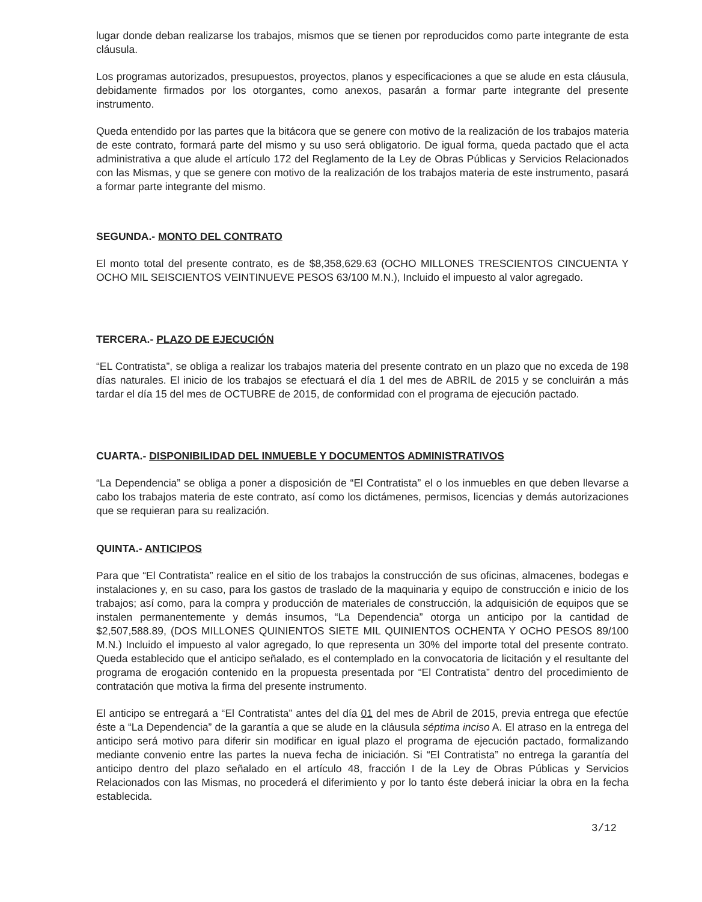lugar donde deban realizarse los trabajos, mismos que se tienen por reproducidos como parte integrante de esta cláusula.
Los programas autorizados, presupuestos, proyectos, planos y especificaciones a que se alude en esta cláusula, debidamente firmados por los otorgantes, como anexos, pasarán a formar parte integrante del presente instrumento.
Queda entendido por las partes que la bitácora que se genere con motivo de la realización de los trabajos materia de este contrato, formará parte del mismo y su uso será obligatorio. De igual forma, queda pactado que el acta administrativa a que alude el artículo 172 del Reglamento de la Ley de Obras Públicas y Servicios Relacionados con las Mismas, y que se genere con motivo de la realización de los trabajos materia de este instrumento, pasará a formar parte integrante del mismo.
SEGUNDA.- MONTO DEL CONTRATO
El monto total del presente contrato, es de $8,358,629.63 (OCHO MILLONES TRESCIENTOS CINCUENTA Y OCHO MIL SEISCIENTOS VEINTINUEVE PESOS 63/100 M.N.), Incluido el impuesto al valor agregado.
TERCERA.- PLAZO DE EJECUCIÓN
“EL Contratista”, se obliga a realizar los trabajos materia del presente contrato en un plazo que no exceda de 198 días naturales. El inicio de los trabajos se efectuará el día 1 del mes de ABRIL de 2015 y se concluirán a más tardar el día 15 del mes de OCTUBRE de 2015, de conformidad con el programa de ejecución pactado.
CUARTA.- DISPONIBILIDAD DEL INMUEBLE Y DOCUMENTOS ADMINISTRATIVOS
“La Dependencia” se obliga a poner a disposición de “El Contratista” el o los inmuebles en que deben llevarse a cabo los trabajos materia de este contrato, así como los dictámenes, permisos, licencias y demás autorizaciones que se requieran para su realización.
QUINTA.- ANTICIPOS
Para que “El Contratista” realice en el sitio de los trabajos la construcción de sus oficinas, almacenes, bodegas e instalaciones y, en su caso, para los gastos de traslado de la maquinaria y equipo de construcción e inicio de los trabajos; así como, para la compra y producción de materiales de construcción, la adquisición de equipos que se instalen permanentemente y demás insumos, “La Dependencia” otorga un anticipo por la cantidad de $2,507,588.89, (DOS MILLONES QUINIENTOS SIETE MIL QUINIENTOS OCHENTA Y OCHO PESOS 89/100 M.N.) Incluido el impuesto al valor agregado, lo que representa un 30% del importe total del presente contrato. Queda establecido que el anticipo señalado, es el contemplado en la convocatoria de licitación y el resultante del programa de erogación contenido en la propuesta presentada por “El Contratista” dentro del procedimiento de contratación que motiva la firma del presente instrumento.
El anticipo se entregará a “El Contratista” antes del día 01 del mes de Abril de 2015, previa entrega que efectúe éste a “La Dependencia” de la garantía a que se alude en la cláusula séptima inciso A. El atraso en la entrega del anticipo será motivo para diferir sin modificar en igual plazo el programa de ejecución pactado, formalizando mediante convenio entre las partes la nueva fecha de iniciación. Si “El Contratista” no entrega la garantía del anticipo dentro del plazo señalado en el artículo 48, fracción I de la Ley de Obras Públicas y Servicios Relacionados con las Mismas, no procederá el diferimiento y por lo tanto éste deberá iniciar la obra en la fecha establecida.
3/12